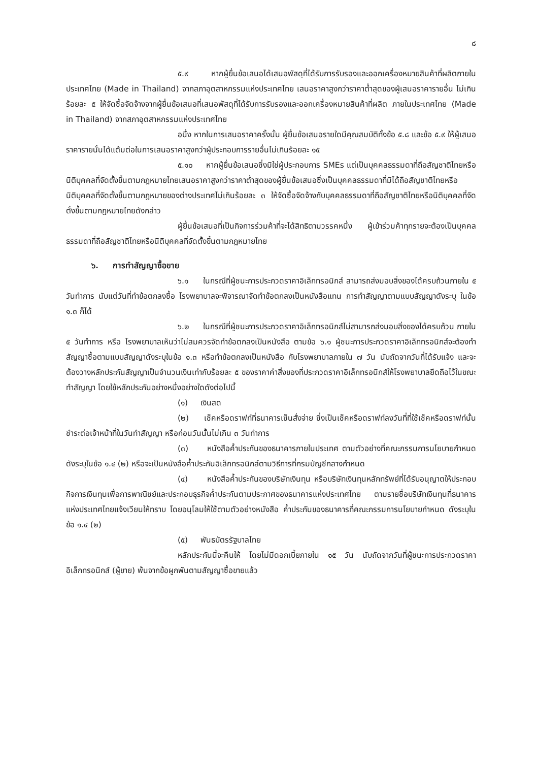๘
๕.๙ หากผู้ยื่นข้อเสนอได้เสนอพัสดุที่ได้รับการรับรองและออกเครื่องหมายสินค้าที่ผลิตภายในประเทศไทย (Made in Thailand) จากสภาอุตสาหกรรมแห่งประเทศไทย เสนอราคาสูงกว่าราคาต่ำสุดของผู้เสนอราคารายอื่น ไม่เกินร้อยละ ๕ ให้จัดซื้อจัดจ้างจากผู้ยื่นข้อเสนอที่เสนอพัสดุที่ได้รับการรับรองและออกเครื่องหมายสินค้าที่ผลิต ภายในประเทศไทย (Made in Thailand) จากสภาอุตสาหกรรมแห่งประเทศไทย
อนึ่ง หากในการเสนอราคาครั้งนั้น ผู้ยื่นข้อเสนอรายใดมีคุณสมบัติทั้งข้อ ๕.๘ และข้อ ๕.๙ ให้ผู้เสนอราคารายนั้นได้แต้มต่อในการเสนอราคาสูงกว่าผู้ประกอบการรายอื่นไม่เกินร้อยละ ๑๕
๕.๑๐ หากผู้ยื่นข้อเสนอซึ่งมิใช่ผู้ประกอบการ SMEs แต่เป็นบุคคลธรรมดาที่ถือสัญชาติไทยหรือนิติบุคคลที่จัดตั้งขึ้นตามกฎหมายไทยเสนอราคาสูงกว่าราคาต่ำสุดของผู้ยื่นข้อเสนอซึ่งเป็นบุคคลธรรมดาที่มิได้ถือสัญชาติไทยหรือนิติบุคคลที่จัดตั้งขึ้นตามกฎหมายของต่างประเทศไม่เกินร้อยละ ๓ ให้จัดซื้อจัดจ้างกับบุคคลธรรมดาที่ถือสัญชาติไทยหรือนิติบุคคลที่จัดตั้งขึ้นตามกฎหมายไทยดังกล่าว
ผู้ยื่นข้อเสนอที่เป็นกิจการร่วมค้าที่จะได้สิทธิตามวรรคหนึ่ง ผู้เข้าร่วมค้าทุกรายจะต้องเป็นบุคคลธรรมดาที่ถือสัญชาติไทยหรือนิติบุคคลที่จัดตั้งขึ้นตามกฎหมายไทย
๖. การทำสัญญาซื้อขาย
๖.๑ ในกรณีที่ผู้ชนะการประกวดราคาอิเล็กทรอนิกส์ สามารถส่งมอบสิ่งของได้ครบถ้วนภายใน ๕ วันทำการ นับแต่วันที่ทำข้อตกลงซื้อ โรงพยาบาลจะพิจารณาจัดทำข้อตกลงเป็นหนังสือแทน การทำสัญญาตามแบบสัญญาดังระบุ ในข้อ ๑.๓ ก็ได้
๖.๒ ในกรณีที่ผู้ชนะการประกวดราคาอิเล็กทรอนิกส์ไม่สามารถส่งมอบสิ่งของได้ครบถ้วน ภายใน ๕ วันทำการ หรือ โรงพยาบาลเห็นว่าไม่สมควรจัดทำข้อตกลงเป็นหนังสือ ตามข้อ ๖.๑ ผู้ชนะการประกวดราคาอิเล็กทรอนิกส์จะต้องทำสัญญาซื้อตามแบบสัญญาดังระบุในข้อ ๑.๓ หรือทำข้อตกลงเป็นหนังสือ กับโรงพยาบาลภายใน ๗ วัน นับถัดจากวันที่ได้รับแจ้ง และจะต้องวางหลักประกันสัญญาเป็นจำนวนเงินเท่ากับร้อยละ ๕ ของราคาค่าสิ่งของที่ประกวดราคาอิเล็กทรอนิกส์ให้โรงพยาบาลยึดถือไว้ในขณะทำสัญญา โดยใช้หลักประกันอย่างหนึ่งอย่างใดดังต่อไปนี้
(๑) เงินสด
(๒) เช็คหรือดราฟท์ที่ธนาคารเซ็นสั่งจ่าย ซึ่งเป็นเช็คหรือดราฟท์ลงวันที่ที่ใช้เช็คหรือดราฟท์นั้นชำระต่อเจ้าหน้าที่ในวันทำสัญญา หรือก่อนวันนั้นไม่เกิน ๓ วันทำการ
(๓) หนังสือค้ำประกันของธนาคารภายในประเทศ ตามตัวอย่างที่คณะกรรมการนโยบายกำหนด ดังระบุในข้อ ๑.๔ (๒) หรือจะเป็นหนังสือค้ำประกันอิเล็กทรอนิกส์ตามวิธีการที่กรมบัญชีกลางกำหนด
(๔) หนังสือค้ำประกันของบริษัทเงินทุน หรือบริษัทเงินทุนหลักทรัพย์ที่ได้รับอนุญาตให้ประกอบกิจการเงินทุนเพื่อการพาณิชย์และประกอบธุรกิจค้ำประกันตามประกาศของธนาคารแห่งประเทศไทย ตามรายชื่อบริษัทเงินทุนที่ธนาคารแห่งประเทศไทยแจ้งเวียนให้ทราบ โดยอนุโลมให้ใช้ตามตัวอย่างหนังสือ ค้ำประกันของธนาคารที่คณะกรรมการนโยบายกำหนด ดังระบุในข้อ ๑.๔ (๒)
(๕) พันธบัตรรัฐบาลไทย
หลักประกันนี้จะคืนให้ โดยไม่มีดอกเบี้ยภายใน ๑๕ วัน นับถัดจากวันที่ผู้ชนะการประกวดราคาอิเล็กทรอนิกส์ (ผู้ขาย) พ้นจากข้อผูกพันตามสัญญาซื้อขายแล้ว